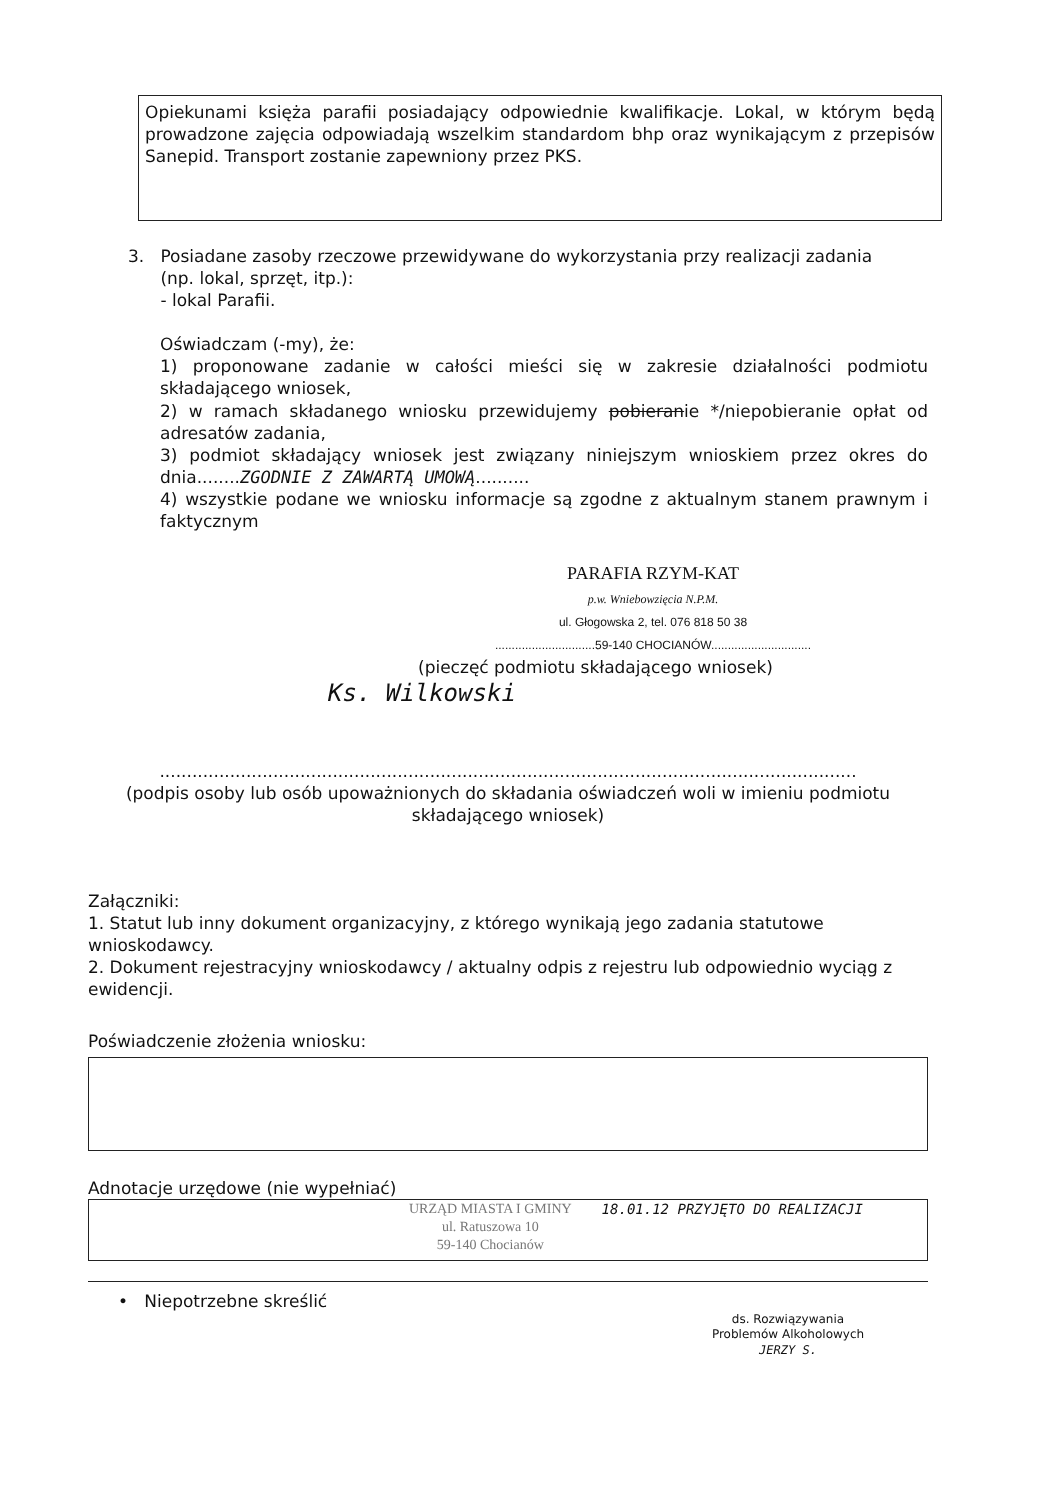Opiekunami księża parafii posiadający odpowiednie kwalifikacje. Lokal, w którym będą prowadzone zajęcia odpowiadają wszelkim standardom bhp oraz wynikającym z przepisów Sanepid. Transport zostanie zapewniony przez PKS.
3. Posiadane zasoby rzeczowe przewidywane do wykorzystania przy realizacji zadania
(np. lokal, sprzęt, itp.):
- lokal Parafii.
Oświadczam (-my), że:
1) proponowane zadanie w całości mieści się w zakresie działalności podmiotu składającego wniosek,
2) w ramach składanego wniosku przewidujemy pobieranie */niepobieranie opłat od adresatów zadania,
3) podmiot składający wniosek jest związany niniejszym wnioskiem przez okres do dnia........ZGODNIE Z ZAWARTĄ UMOWĄ..........
4) wszystkie podane we wniosku informacje są zgodne z aktualnym stanem prawnym i faktycznym
PARAFIA RZYM-KAT
p.w. Wniebowzięcia N.P.M.
ul. Głogowska 2, tel. 076 818 50 38
..............................59-140 CHOCIANÓW..............................
(pieczęć podmiotu składającego wniosek)
Ks. Wilkowski
.................................................................................................................................
(podpis osoby lub osób upoważnionych do składania oświadczeń woli w imieniu podmiotu składającego wniosek)
Załączniki:
1. Statut lub inny dokument organizacyjny, z którego wynikają jego zadania statutowe wnioskodawcy.
2. Dokument rejestracyjny wnioskodawcy / aktualny odpis z rejestru lub odpowiednio wyciąg z ewidencji.
Poświadczenie złożenia wniosku:
Adnotacje urzędowe (nie wypełniać)
URZĄD MIASTA I GMINY
ul. Ratuszowa 10
59-140 Chocianów
18.01.12 PRZYJĘTO DO REALIZACJI
• Niepotrzebne skreślić
ds. Rozwiązywania
Problemów Alkoholowych
JERZY S.